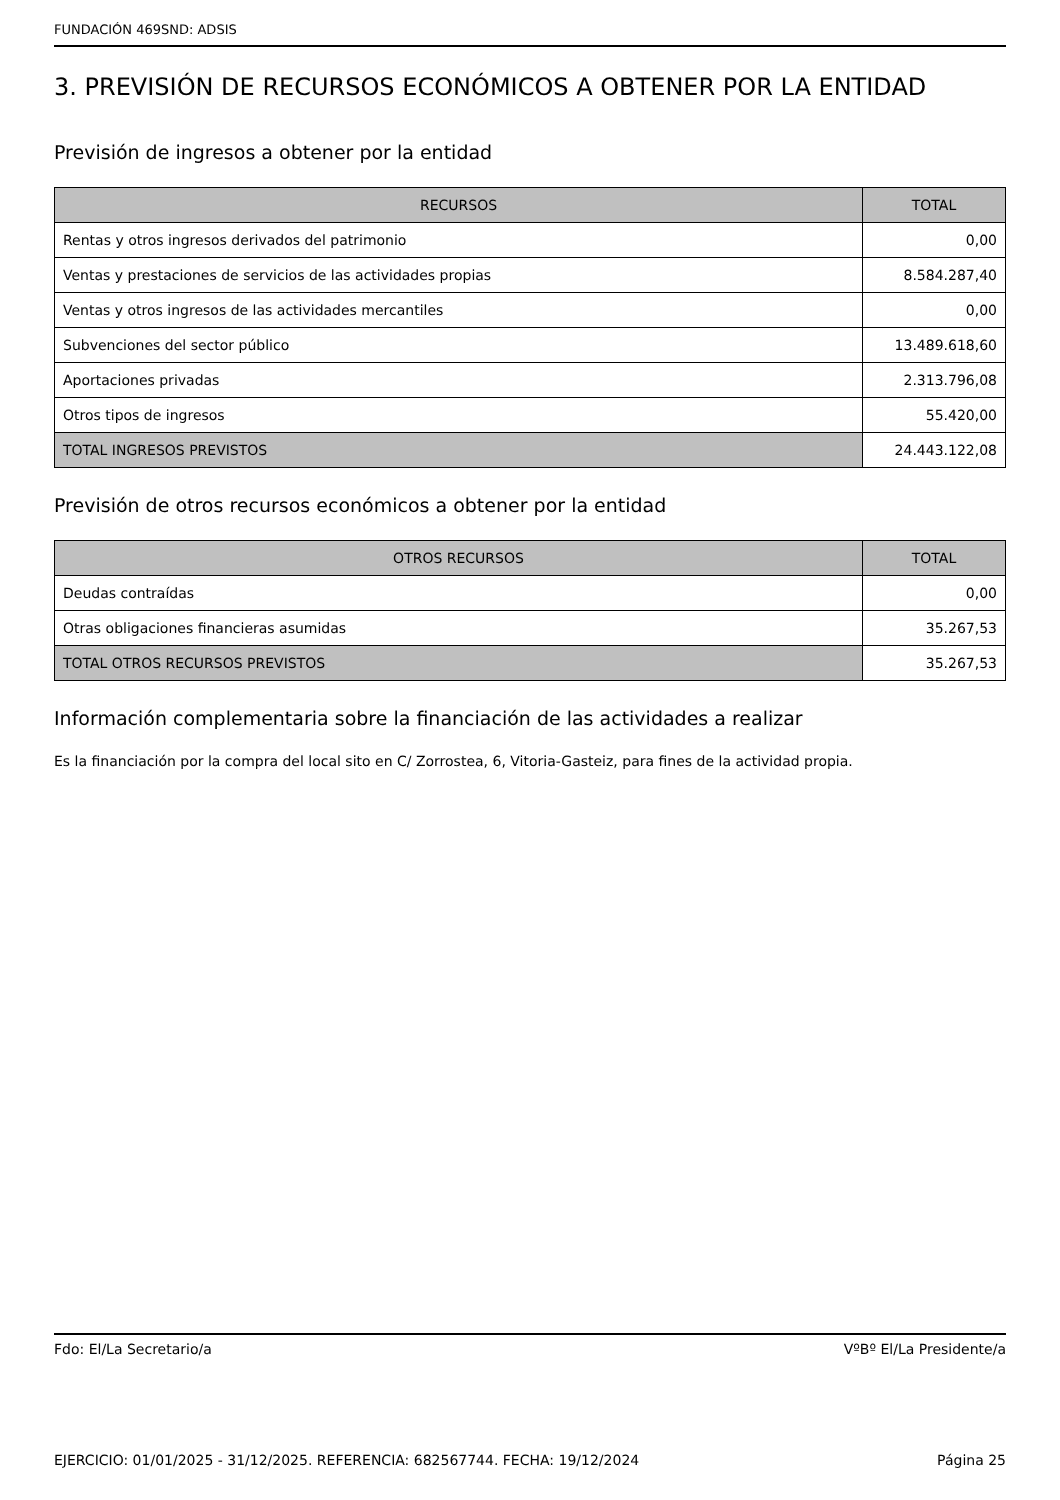FUNDACIÓN 469SND: ADSIS
3. PREVISIÓN DE RECURSOS ECONÓMICOS A OBTENER POR LA ENTIDAD
Previsión de ingresos a obtener por la entidad
| RECURSOS | TOTAL |
| --- | --- |
| Rentas y otros ingresos derivados del patrimonio | 0,00 |
| Ventas y prestaciones de servicios de las actividades propias | 8.584.287,40 |
| Ventas y otros ingresos de las actividades mercantiles | 0,00 |
| Subvenciones del sector público | 13.489.618,60 |
| Aportaciones privadas | 2.313.796,08 |
| Otros tipos de ingresos | 55.420,00 |
| TOTAL INGRESOS PREVISTOS | 24.443.122,08 |
Previsión de otros recursos económicos a obtener por la entidad
| OTROS RECURSOS | TOTAL |
| --- | --- |
| Deudas contraídas | 0,00 |
| Otras obligaciones financieras asumidas | 35.267,53 |
| TOTAL OTROS RECURSOS PREVISTOS | 35.267,53 |
Información complementaria sobre la financiación de las actividades a realizar
Es la financiación por la compra del local sito en C/ Zorrostea, 6, Vitoria-Gasteiz, para fines de la actividad propia.
Fdo: El/La Secretario/a VºBº El/La Presidente/a
EJERCICIO: 01/01/2025 - 31/12/2025. REFERENCIA: 682567744. FECHA: 19/12/2024 Página 25